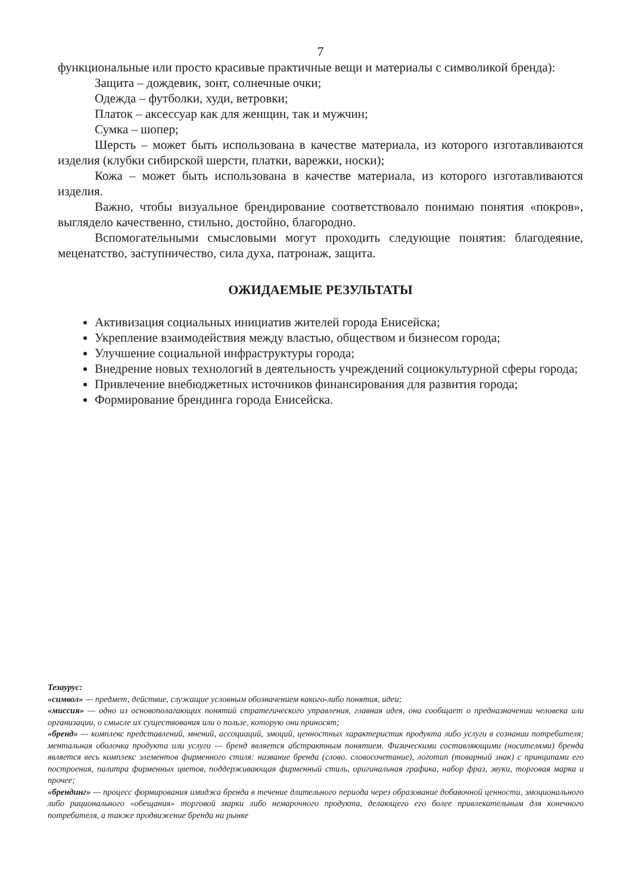7
функциональные или просто красивые практичные вещи и материалы с символикой бренда):
Защита – дождевик, зонт, солнечные очки;
Одежда – футболки, худи, ветровки;
Платок – аксессуар как для женщин, так и мужчин;
Сумка – шопер;
Шерсть – может быть использована в качестве материала, из которого изготавливаются изделия (клубки сибирской шерсти, платки, варежки, носки);
Кожа – может быть использована в качестве материала, из которого изготавливаются изделия.
Важно, чтобы визуальное брендирование соответствовало понимаю понятия «покров», выглядело качественно, стильно, достойно, благородно.
Вспомогательными смысловыми могут проходить следующие понятия: благодеяние, меценатство, заступничество, сила духа, патронаж, защита.
ОЖИДАЕМЫЕ РЕЗУЛЬТАТЫ
Активизация социальных инициатив жителей города Енисейска;
Укрепление взаимодействия между властью, обществом и бизнесом города;
Улучшение социальной инфраструктуры города;
Внедрение новых технологий в деятельность учреждений социокультурной сферы города;
Привлечение внебюджетных источников финансирования для развития города;
Формирование брендинга города Енисейска.
Тезаурус:
«символ» — предмет, действие, служащие условным обозначением какого-либо понятия, идеи;
«миссия» — одно из основополагающих понятий стратегического управления, главная идея, она сообщает о предназначении человека или организации, о смысле их существования или о пользе, которую они приносят;
«бренд» — комплекс представлений, мнений, ассоциаций, эмоций, ценностных характеристик продукта либо услуги в сознании потребителя; ментальная оболочка продукта или услуги — бренд является абстрактным понятием. Физическими составляющими (носителями) бренда является весь комплекс элементов фирменного стиля: название бренда (слово. словосочетание), логотип (товарный знак) с принципами его построения, палитра фирменных цветов, поддерживающая фирменный стиль, оригинальная графика, набор фраз, звуки, торговая марка и прочее;
«брендинг» — процесс формирования имиджа бренда в течение длительного периода через образование добавочной ценности, эмоционального либо рационального «обещания» торговой марки либо немарочного продукта, делающего его более привлекательным для конечного потребителя, а также продвижение бренда на рынке